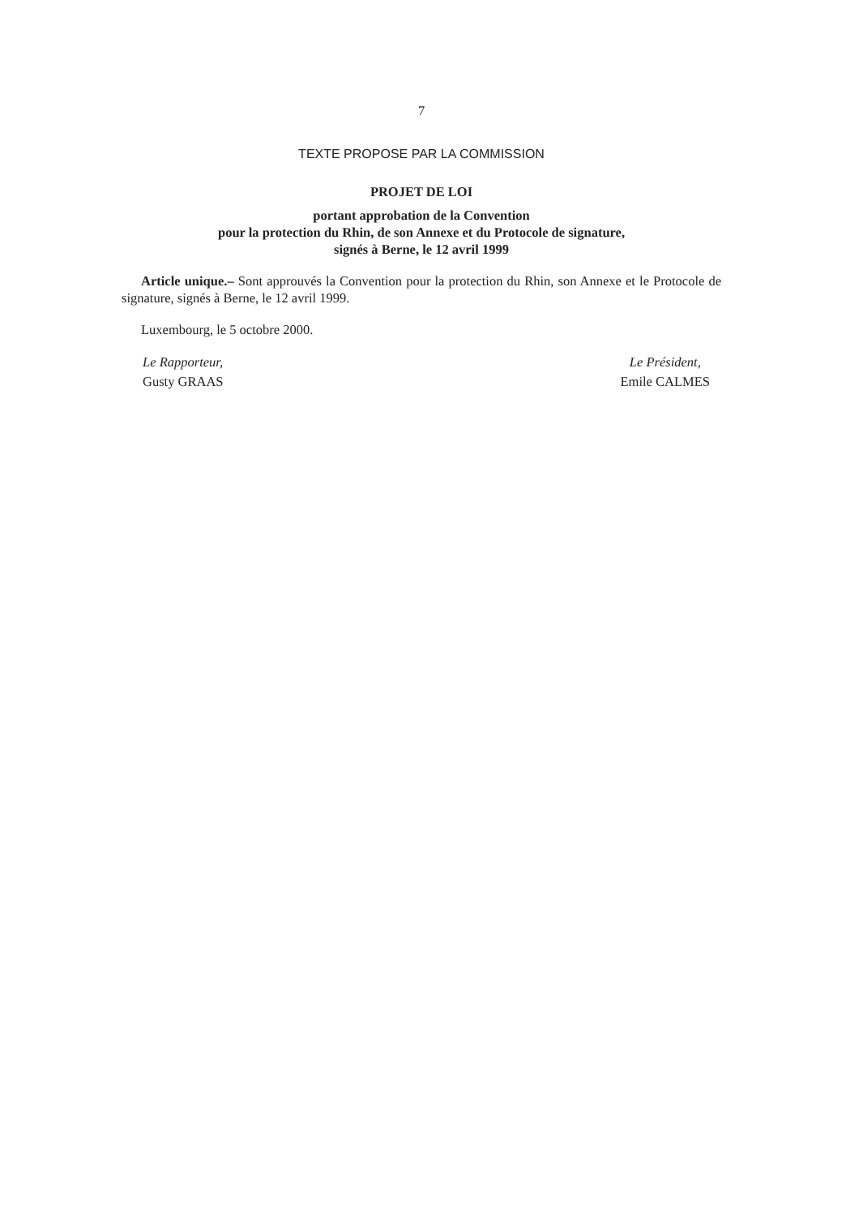7
TEXTE PROPOSE PAR LA COMMISSION
PROJET DE LOI
portant approbation de la Convention
pour la protection du Rhin, de son Annexe et du Protocole de signature,
signés à Berne, le 12 avril 1999
Article unique.– Sont approuvés la Convention pour la protection du Rhin, son Annexe et le Protocole de signature, signés à Berne, le 12 avril 1999.
Luxembourg, le 5 octobre 2000.
Le Rapporteur,
Gusty GRAAS
Le Président,
Emile CALMES